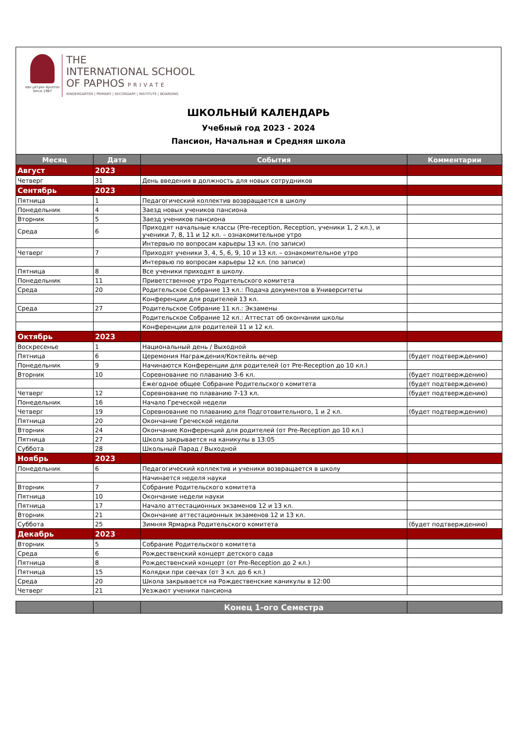παν μέτρον άριστον
Since 1987
THE
INTERNATIONAL SCHOOL
OF PAPHOS PRIVATE
KINDERGARTEN | PRIMARY | SECONDARY | INSTITUTE | BOARDING
ШКОЛЬНЫЙ КАЛЕНДАРЬ
Учебный год 2023 - 2024
Пансион, Начальная и Средняя школа
| Месяц | Дата | События | Комментарии |
| --- | --- | --- | --- |
| Август | 2023 | | |
| Четверг | 31 | День введения в должность для новых сотрудников | |
| Сентябрь | 2023 | | |
| Пятница | 1 | Педагогический коллектив возвращается в школу | |
| Понедельник | 4 | Заезд новых учеников пансиона | |
| Вторник | 5 | Заезд учеников пансиона | |
| Среда | 6 | Приходят начальные классы (Pre-reception, Reception, ученики 1, 2 кл.), и ученики 7, 8, 11 и 12 кл. – ознакомительное утро | |
| | | Интервью по вопросам карьеры 13 кл. (по записи) | |
| Четверг | 7 | Приходят ученики 3, 4, 5, 6, 9, 10 и 13 кл. – ознакомительное утро | |
| | | Интервью по вопросам карьеры 12 кл. (по записи) | |
| Пятница | 8 | Все ученики приходят в школу. | |
| Понедельник | 11 | Приветственное утро Родительского комитета | |
| Среда | 20 | Родительское Собрание 13 кл.: Подача документов в Университеты | |
| | | Конференции для родителей 13 кл. | |
| Среда | 27 | Родительское Собрание 11 кл.: Экзамены | |
| | | Родительское Собрание 12 кл.: Аттестат об окончании школы | |
| | | Конференции для родителей 11 и 12 кл. | |
| Октябрь | 2023 | | |
| Воскресенье | 1 | Национальный день / Выходной | |
| Пятница | 6 | Церемония Награждения/Коктейль вечер | (будет подтверждению) |
| Понедельник | 9 | Начинаются Конференции для родителей (от Pre-Reception до 10 кл.) | |
| Вторник | 10 | Соревнование по плаванию 3-6 кл. | (будет подтверждению) |
| | | Ежегодное общее Собрание Родительского комитета | (будет подтверждению) |
| Четверг | 12 | Соревнование по плаванию 7-13 кл. | (будет подтверждению) |
| Понедельник | 16 | Начало Греческой недели | |
| Четверг | 19 | Соревнование по плаванию для Подготовительного, 1 и 2 кл. | (будет подтверждению) |
| Пятница | 20 | Окончание Греческой недели | |
| Вторник | 24 | Окончание Конференций для родителей (от Pre-Reception до 10 кл.) | |
| Пятница | 27 | Школа закрывается на каникулы в 13:05 | |
| Суббота | 28 | Школьный Парад / Выходной | |
| Ноябрь | 2023 | | |
| Понедельник | 6 | Педагогический коллектив и ученики возвращается в школу | |
| | | Начинается неделя науки | |
| Вторник | 7 | Собрание Родительского комитета | |
| Пятница | 10 | Окончание недели науки | |
| Пятница | 17 | Начало аттестационных экзаменов 12 и 13 кл. | |
| Вторник | 21 | Окончание аттестационных экзаменов 12 и 13 кл. | |
| Суббота | 25 | Зимняя Ярмарка Родительского комитета | (будет подтверждению) |
| Декабрь | 2023 | | |
| Вторник | 5 | Собрание Родительского комитета | |
| Среда | 6 | Рождественский концерт детского сада | |
| Пятница | 8 | Рождественский концерт (от Pre-Reception до 2 кл.) | |
| Пятница | 15 | Колядки при свечах (от 3 кл. до 6 кл.) | |
| Среда | 20 | Школа закрывается на Рождественские каникулы в 12:00 | |
| Четверг | 21 | Уезжают ученики пансиона | |
| | | Конец 1-ого Семестра | |